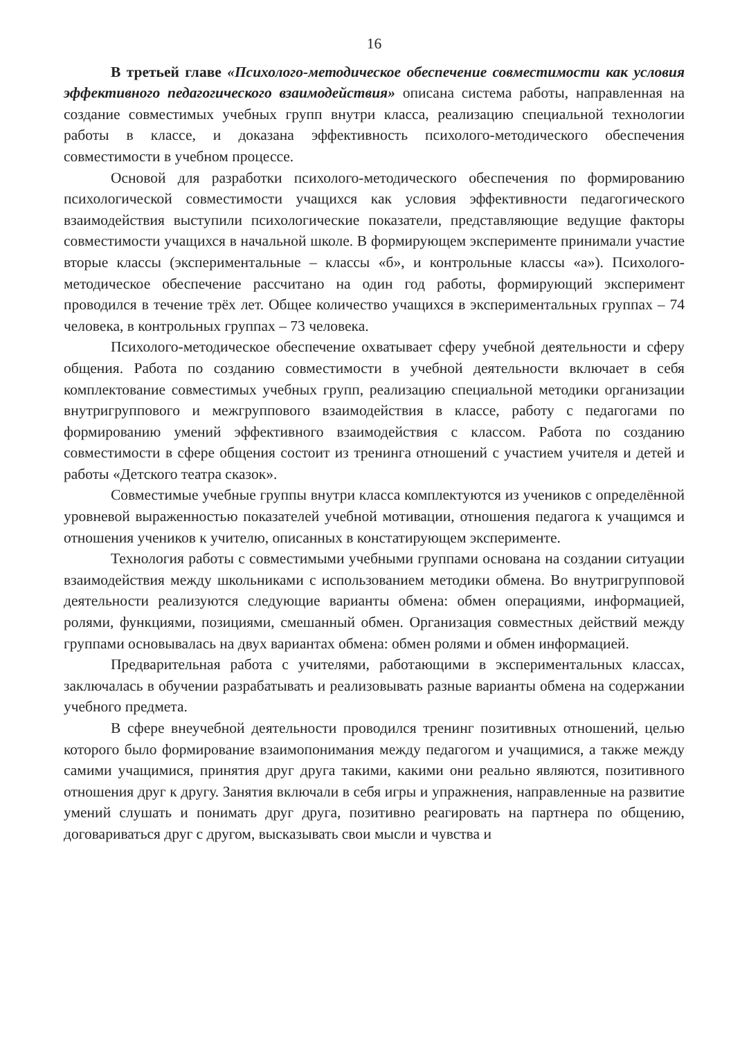16
В третьей главе «Психолого-методическое обеспечение совместимости как условия эффективного педагогического взаимодействия» описана система работы, направленная на создание совместимых учебных групп внутри класса, реализацию специальной технологии работы в классе, и доказана эффективность психолого-методического обеспечения совместимости в учебном процессе.
Основой для разработки психолого-методического обеспечения по формированию психологической совместимости учащихся как условия эффективности педагогического взаимодействия выступили психологические показатели, представляющие ведущие факторы совместимости учащихся в начальной школе. В формирующем эксперименте принимали участие вторые классы (экспериментальные – классы «б», и контрольные классы «а»). Психолого-методическое обеспечение рассчитано на один год работы, формирующий эксперимент проводился в течение трёх лет. Общее количество учащихся в экспериментальных группах – 74 человека, в контрольных группах – 73 человека.
Психолого-методическое обеспечение охватывает сферу учебной деятельности и сферу общения. Работа по созданию совместимости в учебной деятельности включает в себя комплектование совместимых учебных групп, реализацию специальной методики организации внутригруппового и межгруппового взаимодействия в классе, работу с педагогами по формированию умений эффективного взаимодействия с классом. Работа по созданию совместимости в сфере общения состоит из тренинга отношений с участием учителя и детей и работы «Детского театра сказок».
Совместимые учебные группы внутри класса комплектуются из учеников с определённой уровневой выраженностью показателей учебной мотивации, отношения педагога к учащимся и отношения учеников к учителю, описанных в констатирующем эксперименте.
Технология работы с совместимыми учебными группами основана на создании ситуации взаимодействия между школьниками с использованием методики обмена. Во внутригрупповой деятельности реализуются следующие варианты обмена: обмен операциями, информацией, ролями, функциями, позициями, смешанный обмен. Организация совместных действий между группами основывалась на двух вариантах обмена: обмен ролями и обмен информацией.
Предварительная работа с учителями, работающими в экспериментальных классах, заключалась в обучении разрабатывать и реализовывать разные варианты обмена на содержании учебного предмета.
В сфере внеучебной деятельности проводился тренинг позитивных отношений, целью которого было формирование взаимопонимания между педагогом и учащимися, а также между самими учащимися, принятия друг друга такими, какими они реально являются, позитивного отношения друг к другу. Занятия включали в себя игры и упражнения, направленные на развитие умений слушать и понимать друг друга, позитивно реагировать на партнера по общению, договариваться друг с другом, высказывать свои мысли и чувства и